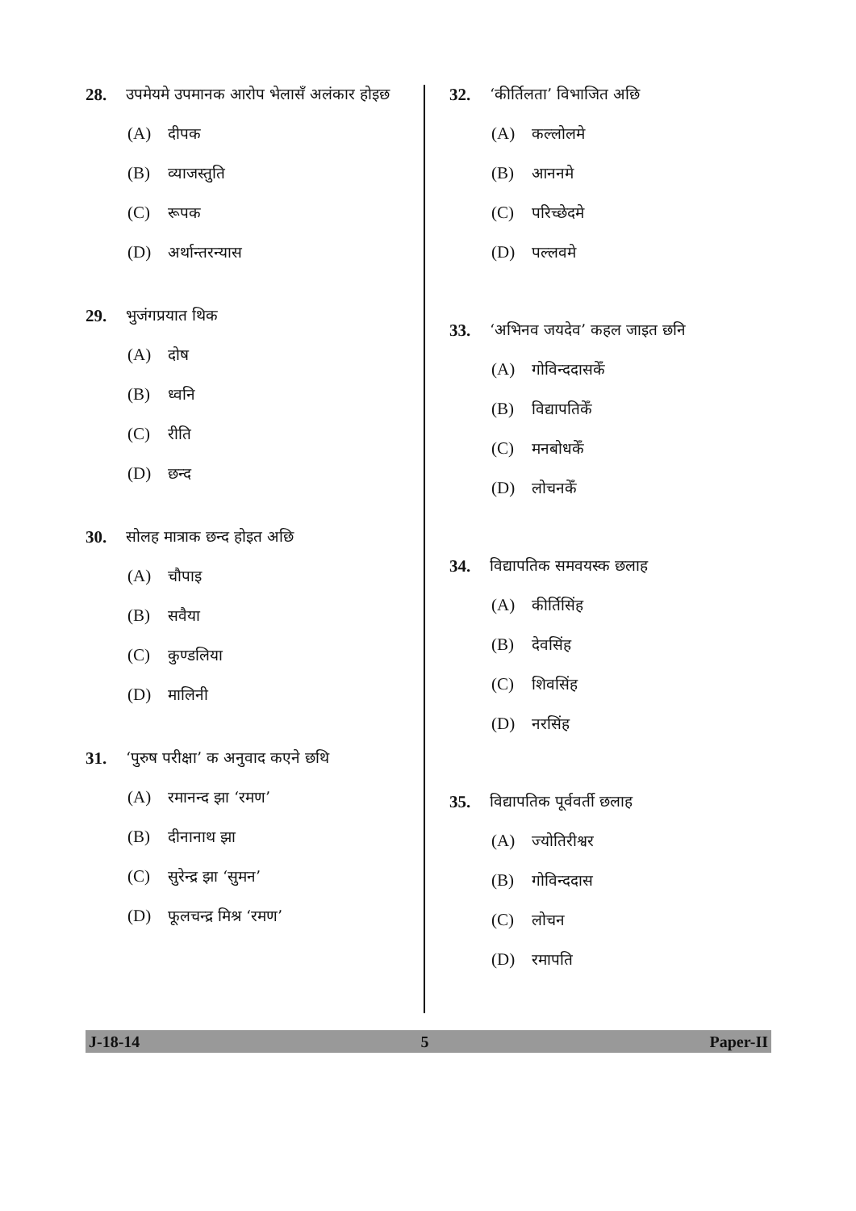28. उपमेयमे उपमानक आरोप भेलासँ अलंकार होइछ
(A) दीपक
(B) व्याजस्तुति
(C) रूपक
(D) अर्थान्तरन्यास
29. भुजंगप्रयात थिक
(A) दोष
(B) ध्वनि
(C) रीति
(D) छन्द
30. सोलह मात्राक छन्द होइत अछि
(A) चौपाइ
(B) सवैया
(C) कुण्डलिया
(D) मालिनी
31. ‘पुरुष परीक्षा’ क अनुवाद कएने छथि
(A) रमानन्द झा ‘रमण’
(B) दीनानाथ झा
(C) सुरेन्द्र झा ‘सुमन’
(D) फूलचन्द्र मिश्र ‘रमण’
32. ‘कीर्तिलता’ विभाजित अछि
(A) कल्लोलमे
(B) आननमे
(C) परिच्छेदमे
(D) पल्लवमे
33. ‘अभिनव जयदेव’ कहल जाइत छनि
(A) गोविन्ददासकेँ
(B) विद्यापतिकेँ
(C) मनबोधकेँ
(D) लोचनकेँ
34. विद्यापतिक समवयस्क छलाह
(A) कीर्तिसिंह
(B) देवसिंह
(C) शिवसिंह
(D) नरसिंह
35. विद्यापतिक पूर्ववर्ती छलाह
(A) ज्योतिरीश्वर
(B) गोविन्ददास
(C) लोचन
(D) रमापति
J-18-14 5 Paper-II